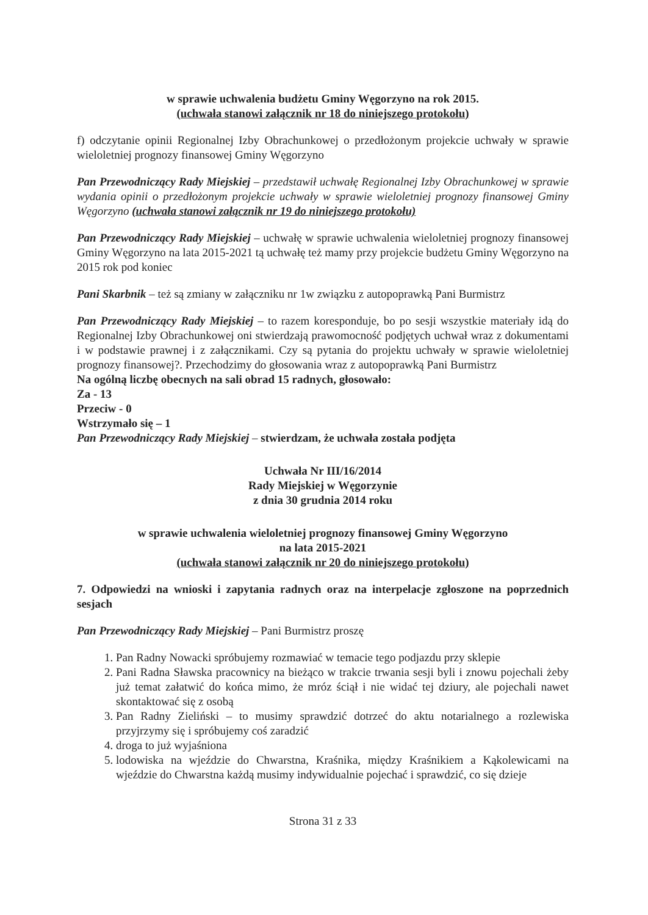w sprawie uchwalenia budżetu Gminy Węgorzyno na rok 2015.
(uchwała stanowi załącznik nr 18 do niniejszego protokołu)
f) odczytanie opinii Regionalnej Izby Obrachunkowej o przedłożonym projekcie uchwały w sprawie wieloletniej prognozy finansowej Gminy Węgorzyno
Pan Przewodniczący Rady Miejskiej – przedstawił uchwałę Regionalnej Izby Obrachunkowej w sprawie wydania opinii o przedłożonym projekcie uchwały w sprawie wieloletniej prognozy finansowej Gminy Węgorzyno (uchwała stanowi załącznik nr 19 do niniejszego protokołu)
Pan Przewodniczący Rady Miejskiej – uchwałę w sprawie uchwalenia wieloletniej prognozy finansowej Gminy Węgorzyno na lata 2015-2021 tą uchwałę też mamy przy projekcie budżetu Gminy Węgorzyno na 2015 rok pod koniec
Pani Skarbnik – też są zmiany w załączniku nr 1w związku z autopoprawką Pani Burmistrz
Pan Przewodniczący Rady Miejskiej – to razem koresponduje, bo po sesji wszystkie materiały idą do Regionalnej Izby Obrachunkowej oni stwierdzają prawomocność podjętych uchwał wraz z dokumentami i w podstawie prawnej i z załącznikami. Czy są pytania do projektu uchwały w sprawie wieloletniej prognozy finansowej?. Przechodzimy do głosowania wraz z autopoprawką Pani Burmistrz
Na ogólną liczbę obecnych na sali obrad 15 radnych, głosowało:
Za - 13
Przeciw - 0
Wstrzymało się – 1
Pan Przewodniczący Rady Miejskiej – stwierdzam, że uchwała została podjęta
Uchwała Nr III/16/2014
Rady Miejskiej w Węgorzynie
z dnia 30 grudnia 2014 roku
w sprawie uchwalenia wieloletniej prognozy finansowej Gminy Węgorzyno
na lata 2015-2021
(uchwała stanowi załącznik nr 20 do niniejszego protokołu)
7. Odpowiedzi na wnioski i zapytania radnych oraz na interpelacje zgłoszone na poprzednich sesjach
Pan Przewodniczący Rady Miejskiej – Pani Burmistrz proszę
1. Pan Radny Nowacki spróbujemy rozmawiać w temacie tego podjazdu przy sklepie
2. Pani Radna Sławska pracownicy na bieżąco w trakcie trwania sesji byli i znowu pojechali żeby już temat załatwić do końca mimo, że mróz ściął i nie widać tej dziury, ale pojechali nawet skontaktować się z osobą
3. Pan Radny Zieliński – to musimy sprawdzić dotrzeć do aktu notarialnego a rozlewiska przyjrzymy się i spróbujemy coś zaradzić
4. droga to już wyjaśniona
5. lodowiska na wjeździe do Chwarstna, Kraśnika, między Kraśnikiem a Kąkolewicami na wjeździe do Chwarstna każdą musimy indywidualnie pojechać i sprawdzić, co się dzieje
Strona 31 z 33